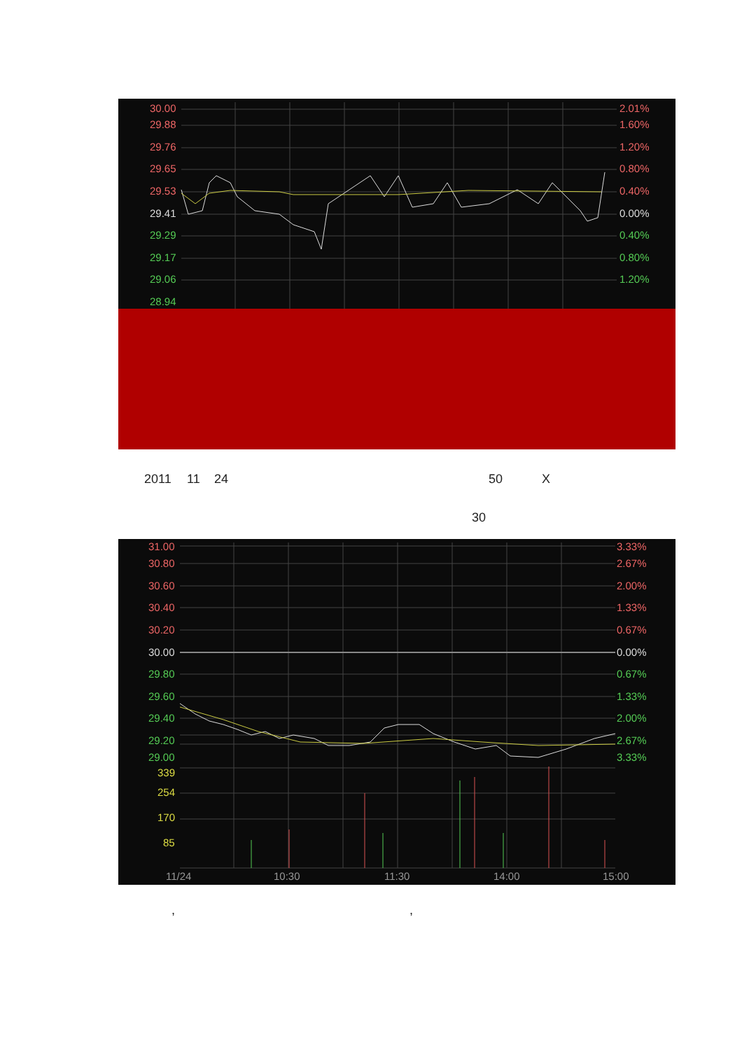30.00
29.88
29.76
29.65
29.53
29.41
29.29
29.17
29.06
28.94
2.01%
1.60%
1.20%
0.80%
0.40%
0.00%
0.40%
0.80%
1.20%
2011 11 24 50 X
30
31.00
30.80
30.60
30.40
30.20
30.00
29.80
29.60
29.40
29.20
29.00
3.33%
2.67%
2.00%
1.33%
0.67%
0.00%
0.67%
1.33%
2.00%
2.67%
3.33%
339
254
170
85
11/24 10:30 11:30 14:00 15:00
, ,